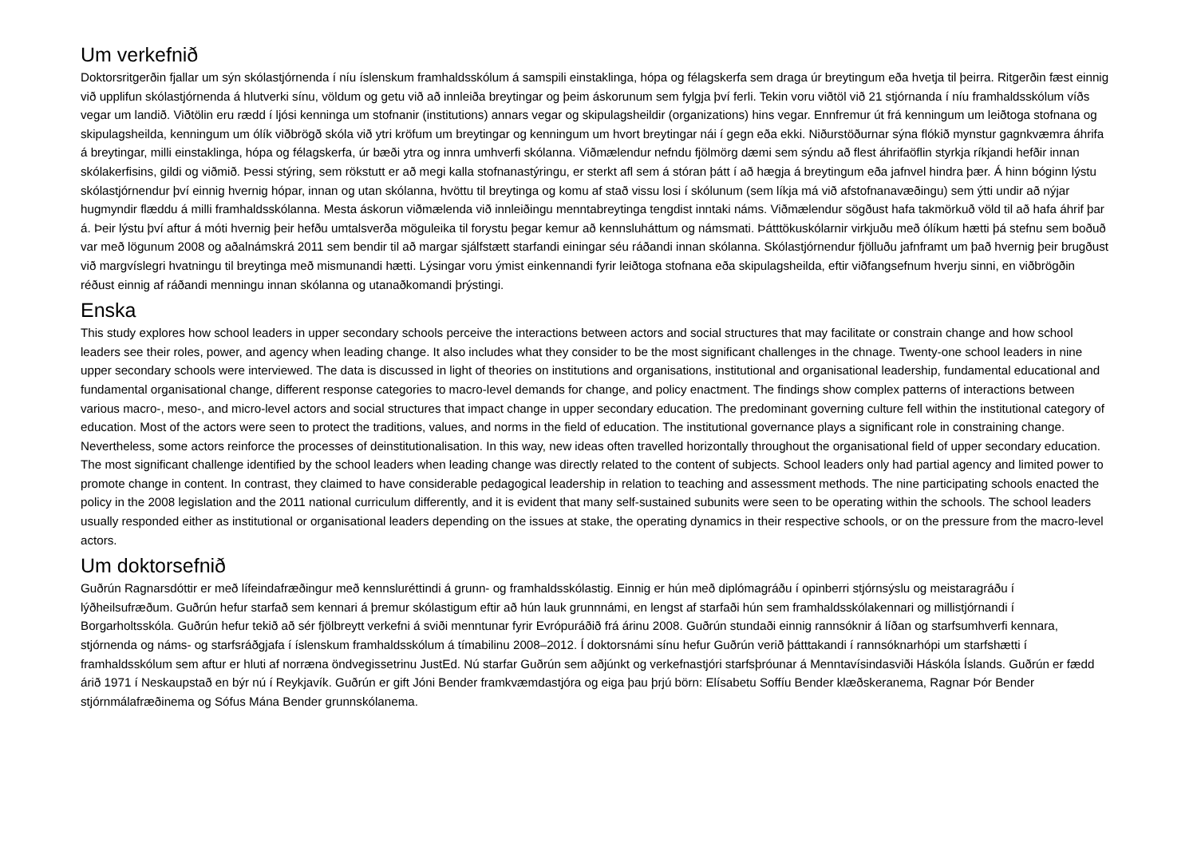Um verkefnið
Doktorsritgerðin fjallar um sýn skólastjórnenda í níu íslenskum framhaldsskólum á samspili einstaklinga, hópa og félagskerfa sem draga úr breytingum eða hvetja til þeirra. Ritgerðin fæst einnig við upplifun skólastjórnenda á hlutverki sínu, völdum og getu við að innleiða breytingar og þeim áskorunum sem fylgja því ferli. Tekin voru viðtöl við 21 stjórnanda í níu framhaldsskólum víðs vegar um landið. Viðtölin eru rædd í ljósi kenninga um stofnanir (institutions) annars vegar og skipulagsheildir (organizations) hins vegar. Ennfremur út frá kenningum um leiðtoga stofnana og skipulagsheilda, kenningum um ólík viðbrögð skóla við ytri kröfum um breytingar og kenningum um hvort breytingar nái í gegn eða ekki. Niðurstöðurnar sýna flókið mynstur gagnkvæmra áhrifa á breytingar, milli einstaklinga, hópa og félagskerfa, úr bæði ytra og innra umhverfi skólanna. Viðmælendur nefndu fjölmörg dæmi sem sýndu að flest áhrifaöflin styrkja ríkjandi hefðir innan skólakerfisins, gildi og viðmið. Þessi stýring, sem rökstutt er að megi kalla stofnanastýringu, er sterkt afl sem á stóran þátt í að hægja á breytingum eða jafnvel hindra þær. Á hinn bóginn lýstu skólastjórnendur því einnig hvernig hópar, innan og utan skólanna, hvöttu til breytinga og komu af stað vissu losi í skólunum (sem líkja má við afstofnanavæðingu) sem ýtti undir að nýjar hugmyndir flæddu á milli framhaldsskólanna. Mesta áskorun viðmælenda við innleiðingu menntabreytinga tengdist inntaki náms. Viðmælendur sögðust hafa takmörkuð völd til að hafa áhrif þar á. Þeir lýstu því aftur á móti hvernig þeir hefðu umtalsverða möguleika til forystu þegar kemur að kennsluháttum og námsmati. Þátttökuskólarnir virkjuðu með ólíkum hætti þá stefnu sem boðuð var með lögunum 2008 og aðalnámskrá 2011 sem bendir til að margar sjálfstætt starfandi einingar séu ráðandi innan skólanna. Skólastjórnendur fjölluðu jafnframt um það hvernig þeir brugðust við margvíslegri hvatningu til breytinga með mismunandi hætti. Lýsingar voru ýmist einkennandi fyrir leiðtoga stofnana eða skipulagsheilda, eftir viðfangsefnum hverju sinni, en viðbrögðin réðust einnig af ráðandi menningu innan skólanna og utanaðkomandi þrýstingi.
Enska
This study explores how school leaders in upper secondary schools perceive the interactions between actors and social structures that may facilitate or constrain change and how school leaders see their roles, power, and agency when leading change. It also includes what they consider to be the most significant challenges in the chnage. Twenty-one school leaders in nine upper secondary schools were interviewed. The data is discussed in light of theories on institutions and organisations, institutional and organisational leadership, fundamental educational and fundamental organisational change, different response categories to macro-level demands for change, and policy enactment. The findings show complex patterns of interactions between various macro-, meso-, and micro-level actors and social structures that impact change in upper secondary education. The predominant governing culture fell within the institutional category of education. Most of the actors were seen to protect the traditions, values, and norms in the field of education. The institutional governance plays a significant role in constraining change. Nevertheless, some actors reinforce the processes of deinstitutionalisation. In this way, new ideas often travelled horizontally throughout the organisational field of upper secondary education. The most significant challenge identified by the school leaders when leading change was directly related to the content of subjects. School leaders only had partial agency and limited power to promote change in content. In contrast, they claimed to have considerable pedagogical leadership in relation to teaching and assessment methods. The nine participating schools enacted the policy in the 2008 legislation and the 2011 national curriculum differently, and it is evident that many self-sustained subunits were seen to be operating within the schools. The school leaders usually responded either as institutional or organisational leaders depending on the issues at stake, the operating dynamics in their respective schools, or on the pressure from the macro-level actors.
Um doktorsefnið
Guðrún Ragnarsdóttir er með lífeindafræðingur með kennsluréttindi á grunn- og framhaldsskólastig. Einnig er hún með diplómagráðu í opinberri stjórnsýslu og meistaragráðu í lýðheilsufræðum. Guðrún hefur starfað sem kennari á þremur skólastigum eftir að hún lauk grunnnámi, en lengst af starfaði hún sem framhaldsskólakennari og millistjórnandi í Borgarholtsskóla. Guðrún hefur tekið að sér fjölbreytt verkefni á sviði menntunar fyrir Evrópuráðið frá árinu 2008. Guðrún stundaði einnig rannsóknir á líðan og starfsumhverfi kennara, stjórnenda og náms- og starfsráðgjafa í íslenskum framhaldsskólum á tímabilinu 2008–2012. Í doktorsnámi sínu hefur Guðrún verið þátttakandi í rannsóknarhópi um starfshætti í framhaldsskólum sem aftur er hluti af norræna öndvegissetrinu JustEd. Nú starfar Guðrún sem aðjúnkt og verkefnastjóri starfsþróunar á Menntavísindasviði Háskóla Íslands. Guðrún er fædd árið 1971 í Neskaupstað en býr nú í Reykjavík. Guðrún er gift Jóni Bender framkvæmdastjóra og eiga þau þrjú börn: Elísabetu Soffíu Bender klæðskeranema, Ragnar Þór Bender stjórnmálafræðinema og Sófus Mána Bender grunnskólanema.